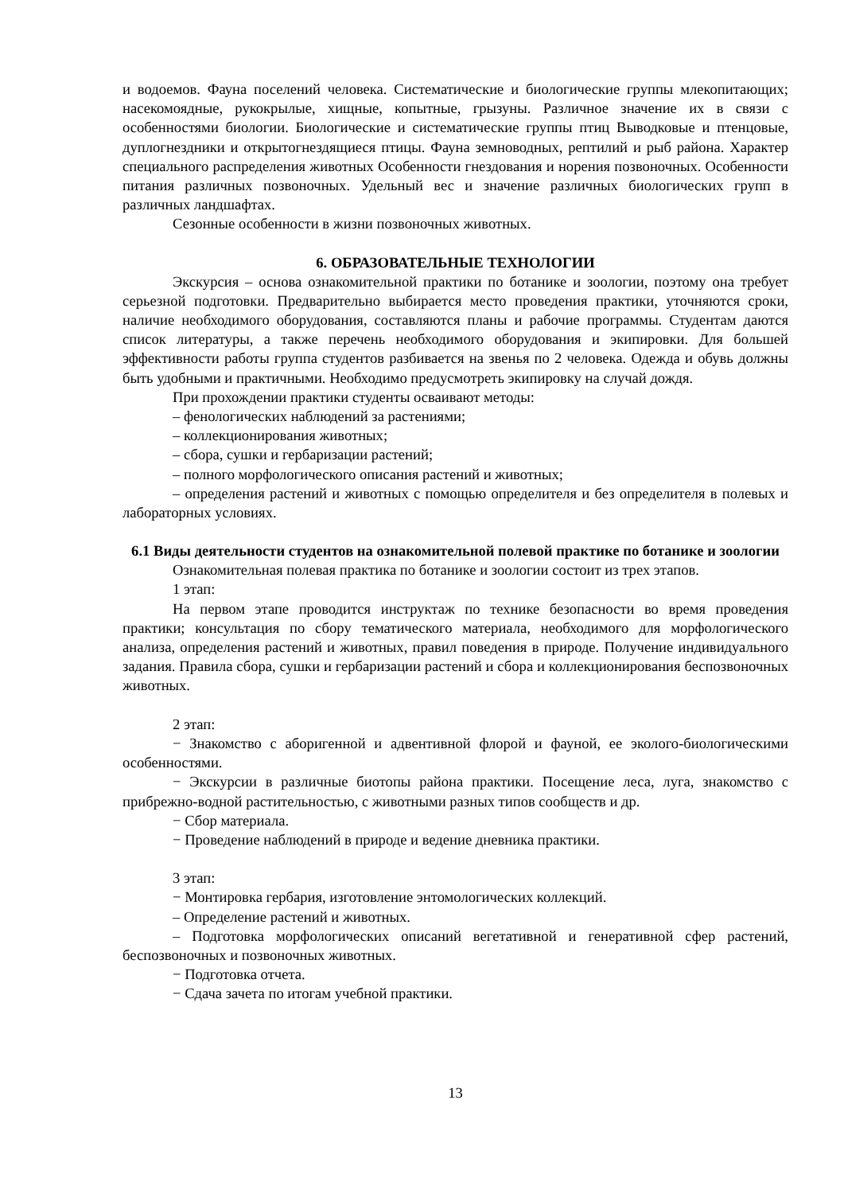и водоемов. Фауна поселений человека. Систематические и биологические группы млекопитающих; насекомоядные, рукокрылые, хищные, копытные, грызуны. Различное значение их в связи с особенностями биологии. Биологические и систематические группы птиц Выводковые и птенцовые, дуплогнездники и открытогнездящиеся птицы. Фауна земноводных, рептилий и рыб района. Характер специального распределения животных Особенности гнездования и норения позвоночных. Особенности питания различных позвоночных. Удельный вес и значение различных биологических групп в различных ландшафтах.
Сезонные особенности в жизни позвоночных животных.
6. ОБРАЗОВАТЕЛЬНЫЕ ТЕХНОЛОГИИ
Экскурсия – основа ознакомительной практики по ботанике и зоологии, поэтому она требует серьезной подготовки. Предварительно выбирается место проведения практики, уточняются сроки, наличие необходимого оборудования, составляются планы и рабочие программы. Студентам даются список литературы, а также перечень необходимого оборудования и экипировки. Для большей эффективности работы группа студентов разбивается на звенья по 2 человека. Одежда и обувь должны быть удобными и практичными. Необходимо предусмотреть экипировку на случай дождя.
При прохождении практики студенты осваивают методы:
– фенологических наблюдений за растениями;
– коллекционирования животных;
– сбора, сушки и гербаризации растений;
– полного морфологического описания растений и животных;
– определения растений и животных с помощью определителя и без определителя в полевых и лабораторных условиях.
6.1 Виды деятельности студентов на ознакомительной полевой практике по ботанике и зоологии
Ознакомительная полевая практика по ботанике и зоологии состоит из трех этапов.
1 этап:
На первом этапе проводится инструктаж по технике безопасности во время проведения практики; консультация по сбору тематического материала, необходимого для морфологического анализа, определения растений и животных, правил поведения в природе. Получение индивидуального задания. Правила сбора, сушки и гербаризации растений и сбора и коллекционирования беспозвоночных животных.
2 этап:
− Знакомство с аборигенной и адвентивной флорой и фауной, ее эколого-биологическими особенностями.
− Экскурсии в различные биотопы района практики. Посещение леса, луга, знакомство с прибрежно-водной растительностью, с животными разных типов сообществ и др.
− Сбор материала.
− Проведение наблюдений в природе и ведение дневника практики.
3 этап:
− Монтировка гербария, изготовление энтомологических коллекций.
– Определение растений и животных.
– Подготовка морфологических описаний вегетативной и генеративной сфер растений, беспозвоночных и позвоночных животных.
− Подготовка отчета.
− Сдача зачета по итогам учебной практики.
13